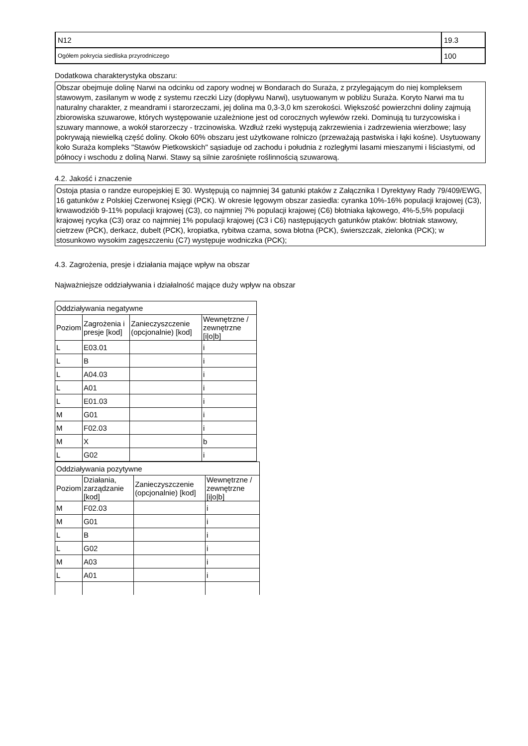| N12 | 19.3 |
| Ogółem pokrycia siedliska przyrodniczego | 100 |
Dodatkowa charakterystyka obszaru:
Obszar obejmuje dolinę Narwi na odcinku od zapory wodnej w Bondarach do Suraża, z przylegającym do niej kompleksem stawowym, zasilanym w wodę z systemu rzeczki Lizy (dopływu Narwi), usytuowanym w pobliżu Suraża. Koryto Narwi ma tu naturalny charakter, z meandrami i starorzeczami, jej dolina ma 0,3-3,0 km szerokości. Większość powierzchni doliny zajmują zbiorowiska szuwarowe, których występowanie uzależnione jest od corocznych wylewów rzeki. Dominują tu turzycowiska i szuwary mannowe, a wokół starorzeczy - trzcinowiska. Wzdłuż rzeki występują zakrzewienia i zadrzewienia wierzbowe; lasy pokrywają niewielką część doliny. Około 60% obszaru jest użytkowane rolniczo (przeważają pastwiska i łąki kośne). Usytuowany koło Suraża kompleks "Stawów Pietkowskich" sąsiaduje od zachodu i południa z rozległymi lasami mieszanymi i liściastymi, od północy i wschodu z doliną Narwi. Stawy są silnie zarośnięte roślinnością szuwarową.
4.2. Jakość i znaczenie
Ostoja ptasia o randze europejskiej E 30. Występują co najmniej 34 gatunki ptaków z Załącznika I Dyrektywy Rady 79/409/EWG, 16 gatunków z Polskiej Czerwonej Księgi (PCK). W okresie lęgowym obszar zasiedla: cyranka 10%-16% populacji krajowej (C3), krwawodziób 9-11% populacji krajowej (C3), co najmniej 7% populacji krajowej (C6) błotniaka łąkowego, 4%-5,5% populacji krajowej rycyka (C3) oraz co najmniej 1% populacji krajowej (C3 i C6) następujących gatunków ptaków: błotniak stawowy, cietrzew (PCK), derkacz, dubelt (PCK), kropiatka, rybitwa czarna, sowa błotna (PCK), świerszczak, zielonka (PCK); w stosunkowo wysokim zagęszczeniu (C7) występuje wodniczka (PCK);
4.3. Zagrożenia, presje i działania mające wpływ na obszar
Najważniejsze oddziaływania i działalność mające duży wpływ na obszar
| Oddziaływania negatywne | | | |
| --- | --- | --- | --- |
| Poziom | Zagrożenia i presje [kod] | Zanieczyszczenie (opcjonalnie) [kod] | Wewnętrzne / zewnętrzne [i/o/b] |
| L | E03.01 | | i |
| L | B | | i |
| L | A04.03 | | i |
| L | A01 | | i |
| L | E01.03 | | i |
| M | G01 | | i |
| M | F02.03 | | i |
| M | X | | b |
| L | G02 | | i |
| Oddziaływania pozytywne | | | |
| --- | --- | --- | --- |
| Poziom | Działania, zarządzanie [kod] | Zanieczyszczenie (opcjonalnie) [kod] | Wewnętrzne / zewnętrzne [i/o/b] |
| M | F02.03 | | i |
| M | G01 | | i |
| L | B | | i |
| L | G02 | | i |
| M | A03 | | i |
| L | A01 | | i |